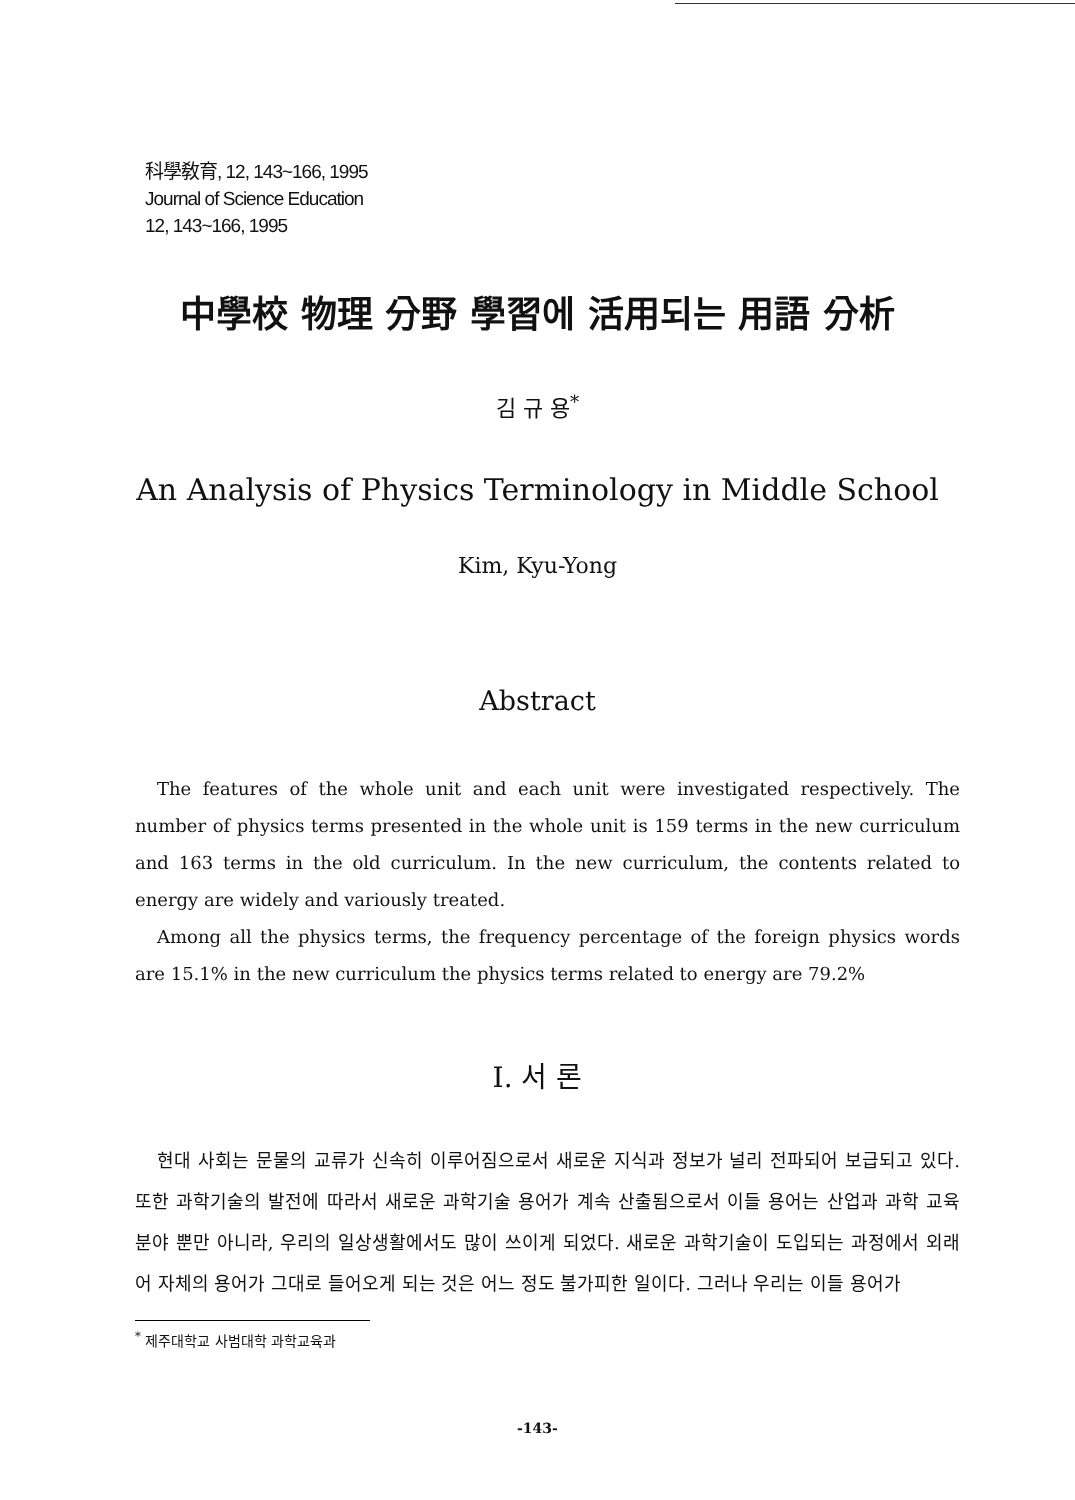科學敎育, 12, 143~166, 1995
Journal of Science Education
12, 143~166, 1995
中學校 物理 分野 學習에 活用되는 用語 分析
김 규 용<sup>*</sup>
An Analysis of Physics Terminology in Middle School
Kim, Kyu-Yong
Abstract
The features of the whole unit and each unit were investigated respectively. The number of physics terms presented in the whole unit is 159 terms in the new curriculum and 163 terms in the old curriculum. In the new curriculum, the contents related to energy are widely and variously treated.
Among all the physics terms, the frequency percentage of the foreign physics words are 15.1% in the new curriculum the physics terms related to energy are 79.2%
I. 서 론
현대 사회는 문물의 교류가 신속히 이루어짐으로서 새로운 지식과 정보가 널리 전파되어 보급되고 있다. 또한 과학기술의 발전에 따라서 새로운 과학기술 용어가 계속 산출됨으로서 이들 용어는 산업과 과학 교육 분야 뿐만 아니라, 우리의 일상생활에서도 많이 쓰이게 되었다. 새로운 과학기술이 도입되는 과정에서 외래어 자체의 용어가 그대로 들어오게 되는 것은 어느 정도 불가피한 일이다. 그러나 우리는 이들 용어가
<sup>*</sup> 제주대학교 사범대학 과학교육과
-143-